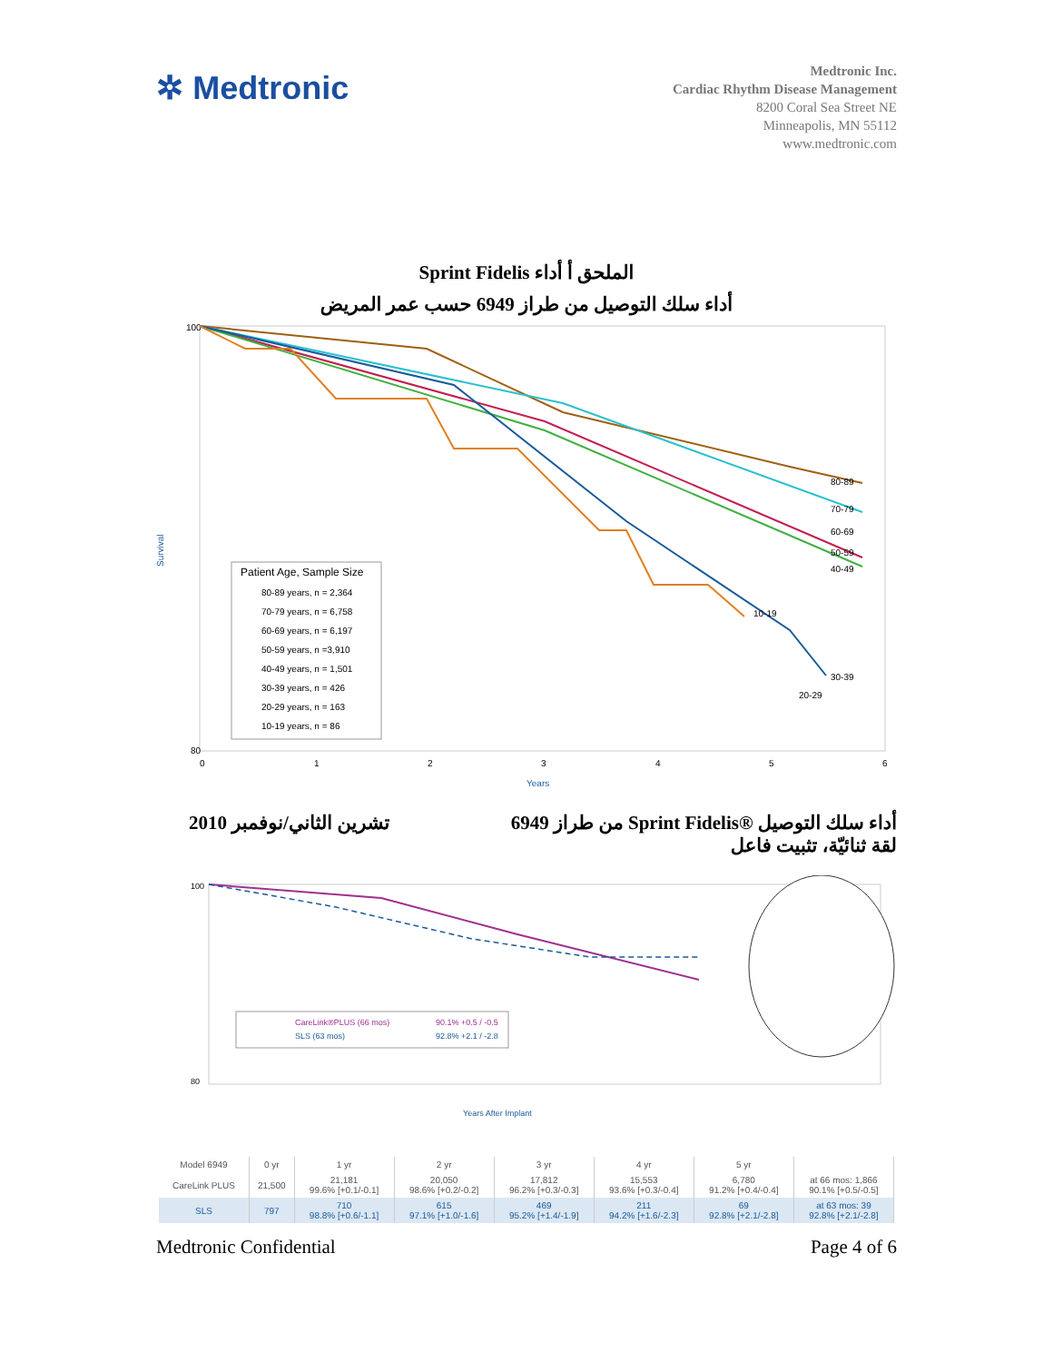✲ Medtronic
Medtronic Inc.
Cardiac Rhythm Disease Management
8200 Coral Sea Street NE
Minneapolis, MN 55112
www.medtronic.com
الملحق أ أداء Sprint Fidelis
أداء سلك التوصيل من طراز 6949 حسب عمر المريض
Survival
100
80
0
1
2
3
4
5
6
Years
80-89
70-79
60-69
50-59
40-49
30-39
20-29
10-19
Patient Age, Sample Size
80-89 years, n = 2,364
70-79 years, n = 6,758
60-69 years, n = 6,197
50-59 years, n =3,910
40-49 years, n = 1,501
30-39 years, n = 426
20-29 years, n = 163
10-19 years, n = 86
تشرين الثاني/نوفمبر 2010 أداء سلك التوصيل ®Sprint Fidelis من طراز 6949
لقة ثنائيّة، تثبيت فاعل
100
80
Years After Implant
CareLink®PLUS (66 mos)
90.1% +0.5 / -0.5
SLS (63 mos)
92.8% +2.1 / -2.8
| Model 6949 | 0 yr | 1 yr | 2 yr | 3 yr | 4 yr | 5 yr | |
| --- | --- | --- | --- | --- | --- | --- | --- |
| CareLink PLUS | 21,500 | 21,181 99.6% [+0.1/-0.1] | 20,050 98.6% [+0.2/-0.2] | 17,812 96.2% [+0.3/-0.3] | 15,553 93.6% [+0.3/-0.4] | 6,780 91.2% [+0.4/-0.4] | at 66 mos: 1,866 90.1% [+0.5/-0.5] |
| SLS | 797 | 710 98.8% [+0.6/-1.1] | 615 97.1% [+1.0/-1.6] | 469 95.2% [+1.4/-1.9] | 211 94.2% [+1.6/-2.3] | 69 92.8% [+2.1/-2.8] | at 63 mos: 39 92.8% [+2.1/-2.8] |
Medtronic Confidential Page 4 of 6